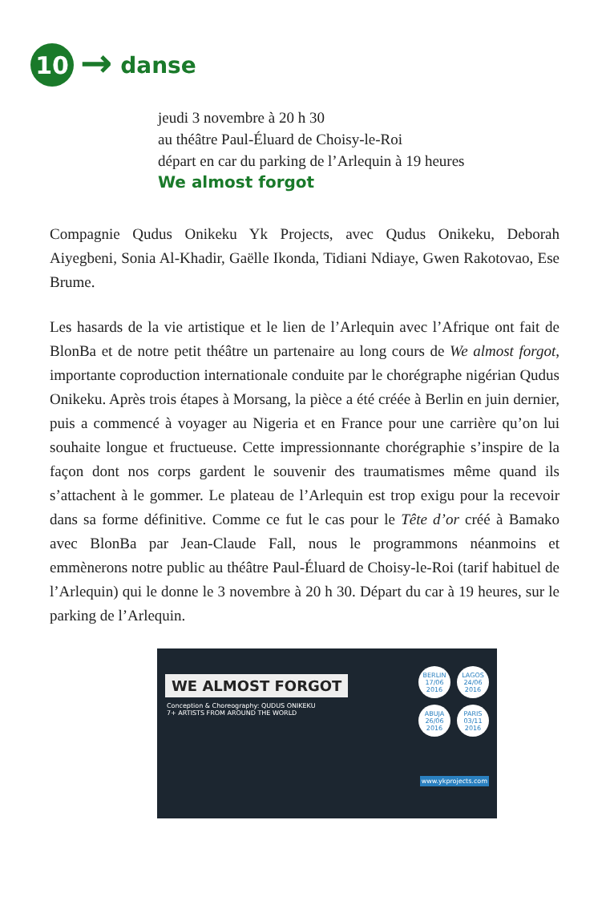10
→
danse
jeudi 3 novembre à 20 h 30
au théâtre Paul-Éluard de Choisy-le-Roi
départ en car du parking de l’Arlequin à 19 heures
We almost forgot
Compagnie Qudus Onikeku Yk Projects, avec Qudus Onikeku, Deborah Aiyegbeni, Sonia Al-Khadir, Gaëlle Ikonda, Tidiani Ndiaye, Gwen Rakotovao, Ese Brume.
Les hasards de la vie artistique et le lien de l’Arlequin avec l’Afrique ont fait de BlonBa et de notre petit théâtre un partenaire au long cours de We almost forgot, importante coproduction internationale conduite par le chorégraphe nigérian Qudus Onikeku. Après trois étapes à Morsang, la pièce a été créée à Berlin en juin dernier, puis a commencé à voyager au Nigeria et en France pour une carrière qu’on lui souhaite longue et fructueuse. Cette impressionnante chorégraphie s’inspire de la façon dont nos corps gardent le souvenir des traumatismes même quand ils s’attachent à le gommer. Le plateau de l’Arlequin est trop exigu pour la recevoir dans sa forme définitive. Comme ce fut le cas pour le Tête d’or créé à Bamako avec BlonBa par Jean-Claude Fall, nous le programmons néanmoins et emmènerons notre public au théâtre Paul-Éluard de Choisy-le-Roi (tarif habituel de l’Arlequin) qui le donne le 3 novembre à 20 h 30. Départ du car à 19 heures, sur le parking de l’Arlequin.
WE ALMOST FORGOT
Conception & Choreography: QUDUS ONIKEKU
7+ ARTISTS FROM AROUND THE WORLD
BERLIN
17/06
2016 LAGOS
24/06
2016 ABUJA
26/06
2016 PARIS
03/11
2016
www.ykprojects.com